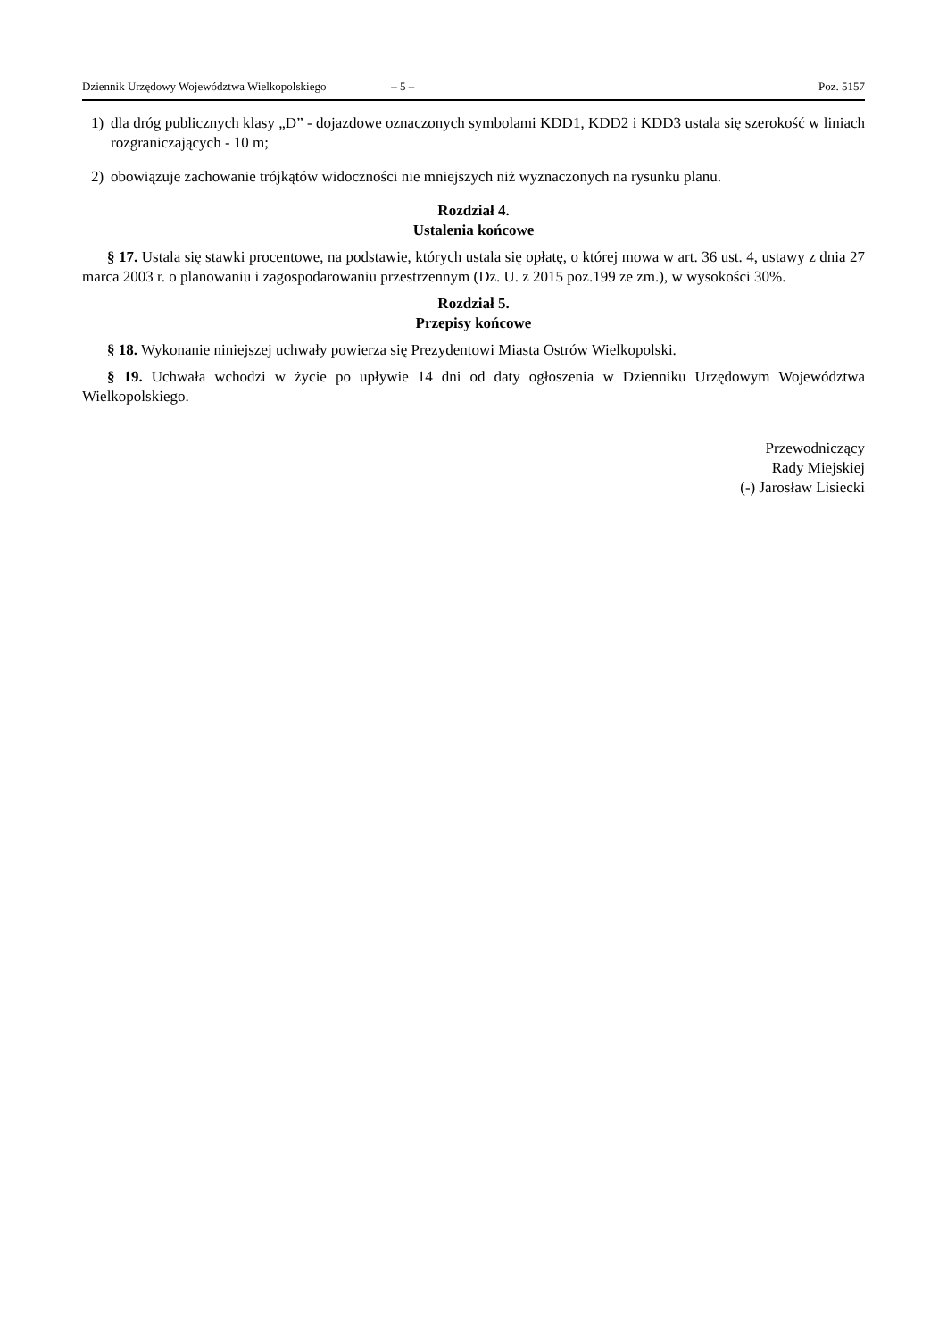Dziennik Urzędowy Województwa Wielkopolskiego – 5 – Poz. 5157
1) dla dróg publicznych klasy „D” - dojazdowe oznaczonych symbolami KDD1, KDD2 i KDD3 ustala się szerokość w liniach rozgraniczających - 10 m;
2) obowiązuje zachowanie trójkątów widoczności nie mniejszych niż wyznaczonych na rysunku planu.
Rozdział 4.
Ustalenia końcowe
§ 17. Ustala się stawki procentowe, na podstawie, których ustala się opłatę, o której mowa w art. 36 ust. 4, ustawy z dnia 27 marca 2003 r. o planowaniu i zagospodarowaniu przestrzennym (Dz. U. z 2015 poz.199 ze zm.), w wysokości 30%.
Rozdział 5.
Przepisy końcowe
§ 18. Wykonanie niniejszej uchwały powierza się Prezydentowi Miasta Ostrów Wielkopolski.
§ 19. Uchwała wchodzi w życie po upływie 14 dni od daty ogłoszenia w Dzienniku Urzędowym Województwa Wielkopolskiego.
Przewodniczący
Rady Miejskiej
(-) Jarosław Lisiecki